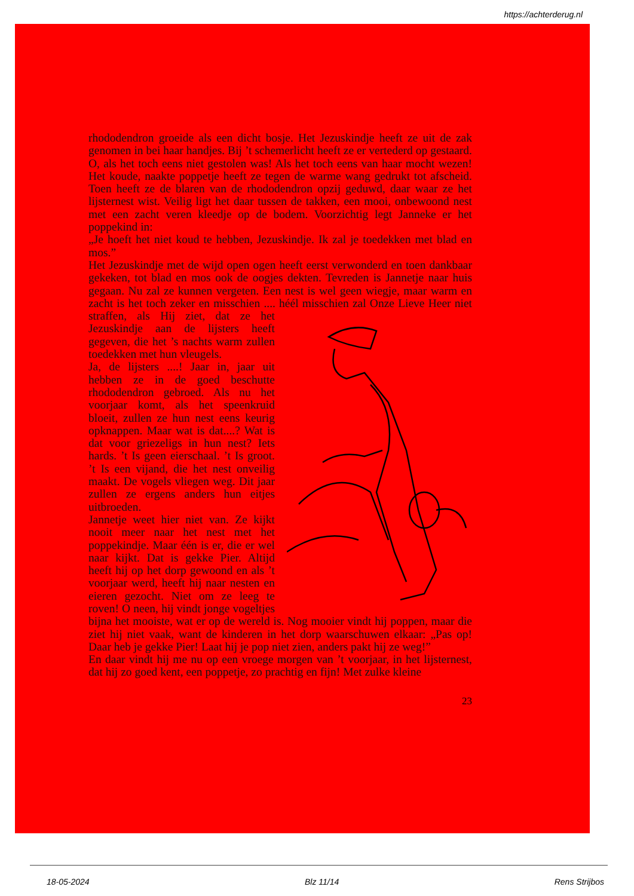https://achterderug.nl
rhododendron groeide als een dicht bosje. Het Jezuskindje heeft ze uit de zak genomen in bei haar handjes. Bij ’t schemerlicht heeft ze er vertederd op gestaard. O, als het toch eens niet gestolen was! Als het toch eens van haar mocht wezen! Het koude, naakte poppetje heeft ze tegen de warme wang gedrukt tot afscheid. Toen heeft ze de blaren van de rhododendron opzij geduwd, daar waar ze het lijsternest wist. Veilig ligt het daar tussen de takken, een mooi, onbewoond nest met een zacht veren kleedje op de bodem. Voorzichtig legt Janneke er het poppekind in:
„Je hoeft het niet koud te hebben, Jezuskindje. Ik zal je toedekken met blad en mos.”
Het Jezuskindje met de wijd open ogen heeft eerst verwonderd en toen dankbaar gekeken, tot blad en mos ook de oogjes dekten. Tevreden is Jannetje naar huis gegaan. Nu zal ze kunnen vergeten. Een nest is wel geen wiegje, maar warm en zacht is het toch zeker en misschien .... héél misschien zal Onze Lieve Heer niet straffen, als Hij ziet, dat ze het Jezuskindje aan de lijsters heeft gegeven, die het ’s nachts warm zullen toedekken met hun vleugels.
Ja, de lijsters ....! Jaar in, jaar uit hebben ze in de goed beschutte rhododendron gebroed. Als nu het voorjaar komt, als het speenkruid bloeit, zullen ze hun nest eens keurig opknappen. Maar wat is dat....? Wat is dat voor griezeligs in hun nest? Iets hards. ’t Is geen eierschaal. ’t Is groot. ’t Is een vijand, die het nest onveilig maakt. De vogels vliegen weg. Dit jaar zullen ze ergens anders hun eitjes uitbroeden.
Jannetje weet hier niet van. Ze kijkt nooit meer naar het nest met het poppekindje. Maar één is er, die er wel naar kijkt. Dat is gekke Pier. Altijd heeft hij op het dorp gewoond en als ’t voorjaar werd, heeft hij naar nesten en eieren gezocht. Niet om ze leeg te roven! O neen, hij vindt jonge vogeltjes bijna het mooiste, wat er op de wereld is. Nog mooier vindt hij poppen, maar die ziet hij niet vaak, want de kinderen in het dorp waarschuwen elkaar: „Pas op! Daar heb je gekke Pier! Laat hij je pop niet zien, anders pakt hij ze weg!”
En daar vindt hij me nu op een vroege morgen van ’t voorjaar, in het lijsternest, dat hij zo goed kent, een poppetje, zo prachtig en fijn! Met zulke kleine
23
18-05-2024 Blz 11/14 Rens Strijbos